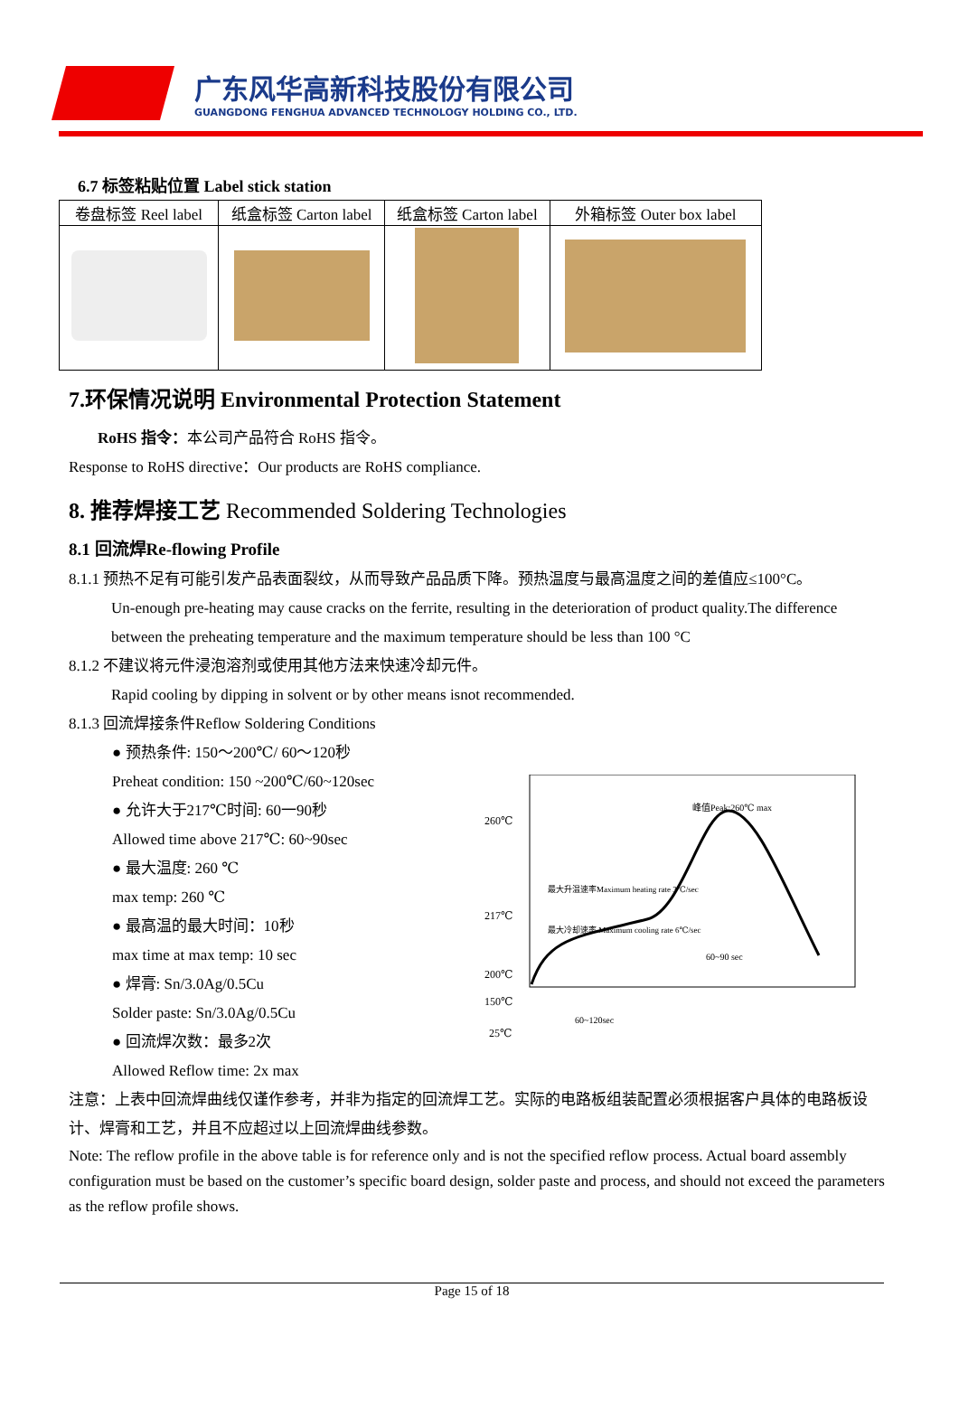广东风华高新科技股份有限公司
GUANGDONG FENGHUA ADVANCED TECHNOLOGY HOLDING CO., LTD.
6.7 标签粘贴位置 Label stick station
| 卷盘标签 Reel label | 纸盒标签 Carton label | 纸盒标签 Carton label | 外箱标签 Outer box label |
| --- | --- | --- | --- |
7.环保情况说明 Environmental Protection Statement
RoHS 指令：本公司产品符合 RoHS 指令。
Response to RoHS directive：Our products are RoHS compliance.
8. 推荐焊接工艺 Recommended Soldering Technologies
8.1 回流焊Re-flowing Profile
8.1.1 预热不足有可能引发产品表面裂纹，从而导致产品品质下降。预热温度与最高温度之间的差值应≤100°C。
Un-enough pre-heating may cause cracks on the ferrite, resulting in the deterioration of product quality.The difference between the preheating temperature and the maximum temperature should be less than 100 °C
8.1.2 不建议将元件浸泡溶剂或使用其他方法来快速冷却元件。
Rapid cooling by dipping in solvent or by other means isnot recommended.
8.1.3 回流焊接条件Reflow Soldering Conditions
● 预热条件: 150～200℃/ 60～120秒
Preheat condition: 150 ~200℃/60~120sec
● 允许大于217℃时间: 60一90秒
Allowed time above 217℃: 60~90sec
● 最大温度: 260 ℃
max temp: 260 ℃
● 最高温的最大时间：10秒
max time at max temp: 10 sec
● 焊膏: Sn/3.0Ag/0.5Cu
Solder paste: Sn/3.0Ag/0.5Cu
● 回流焊次数：最多2次
Allowed Reflow time: 2x max
260℃
217℃
200℃
150℃
25℃
峰值Peak:260℃ max
最大升温速率Maximum heating rate 3℃/sec
最大冷却速率 Maximum cooling rate 6℃/sec
60~90 sec
60~120sec
注意：上表中回流焊曲线仅谨作参考，并非为指定的回流焊工艺。实际的电路板组装配置必须根据客户具体的电路板设计、焊膏和工艺，并且不应超过以上回流焊曲线参数。
Note: The reflow profile in the above table is for reference only and is not the specified reflow process. Actual board assembly configuration must be based on the customer’s specific board design, solder paste and process, and should not exceed the parameters as the reflow profile shows.
Page 15 of 18